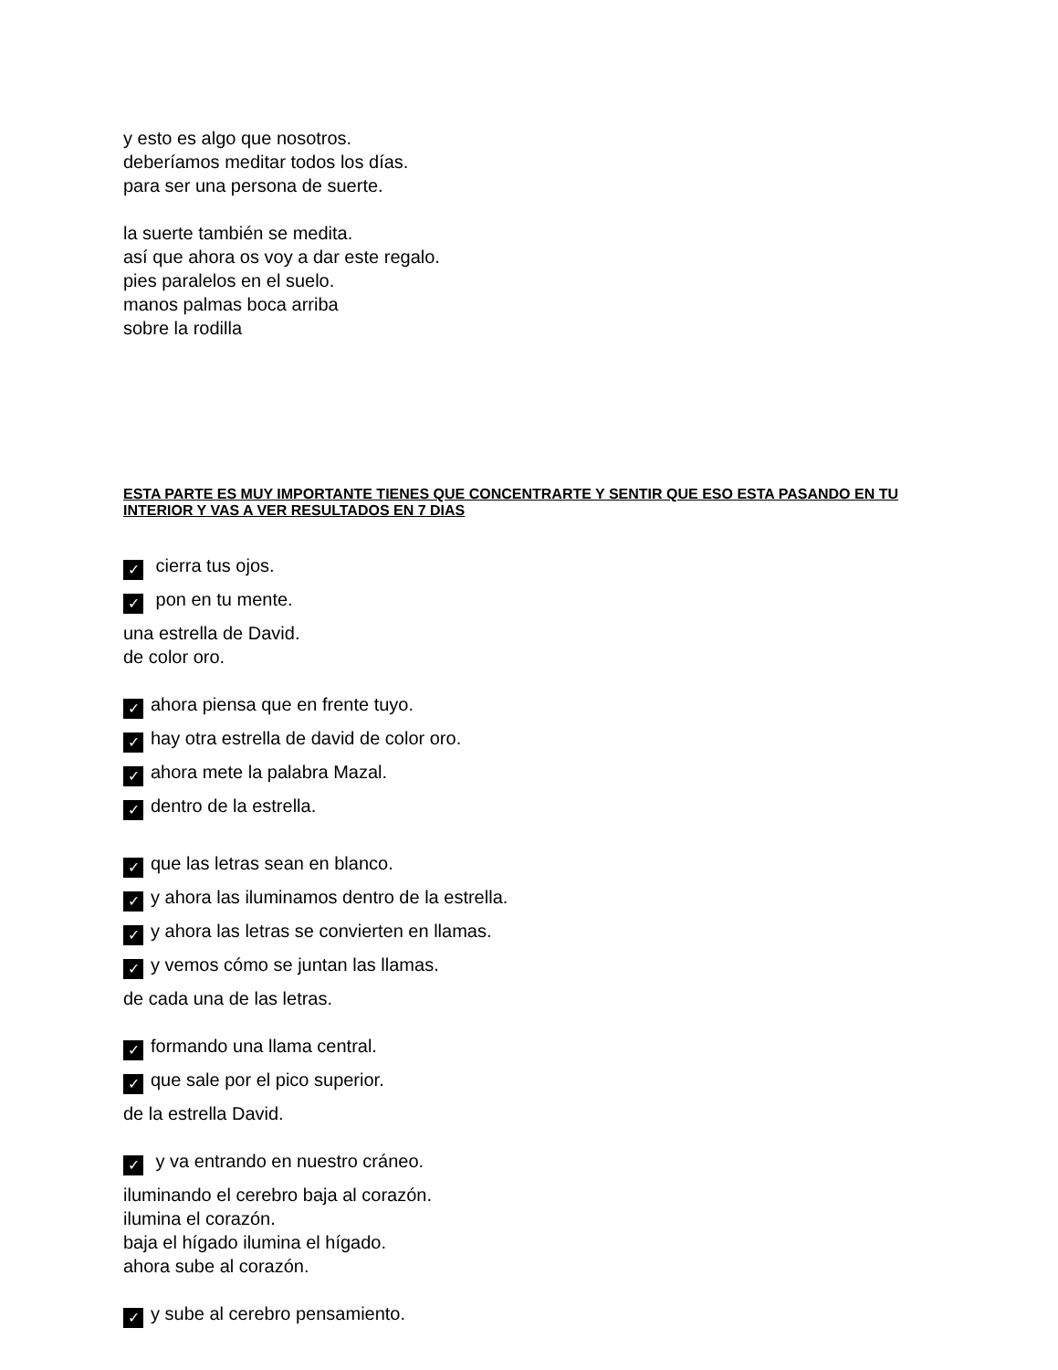y esto es algo que nosotros.
deberíamos meditar todos los días.
para ser una persona de suerte.
la suerte también se medita.
así que ahora os voy a dar este regalo.
pies paralelos en el suelo.
manos palmas boca arriba
sobre la rodilla
ESTA PARTE ES MUY IMPORTANTE TIENES QUE CONCENTRARTE Y SENTIR QUE ESO ESTA PASANDO EN TU INTERIOR Y VAS A VER RESULTADOS EN 7 DIAS
✓ cierra tus ojos.
✓ pon en tu mente.
una estrella de David.
de color oro.
✓ ahora piensa que en frente tuyo.
✓ hay otra estrella de david de color oro.
✓ ahora mete la palabra Mazal.
✓ dentro de la estrella.
✓ que las letras sean en blanco.
✓ y ahora las iluminamos dentro de la estrella.
✓ y ahora las letras se convierten en llamas.
✓ y vemos cómo se juntan las llamas.
de cada una de las letras.
✓ formando una llama central.
✓ que sale por el pico superior.
de la estrella David.
✓ y va entrando en nuestro cráneo.
iluminando el cerebro baja al corazón.
ilumina el corazón.
baja el hígado ilumina el hígado.
ahora sube al corazón.
✓ y sube al cerebro pensamiento.